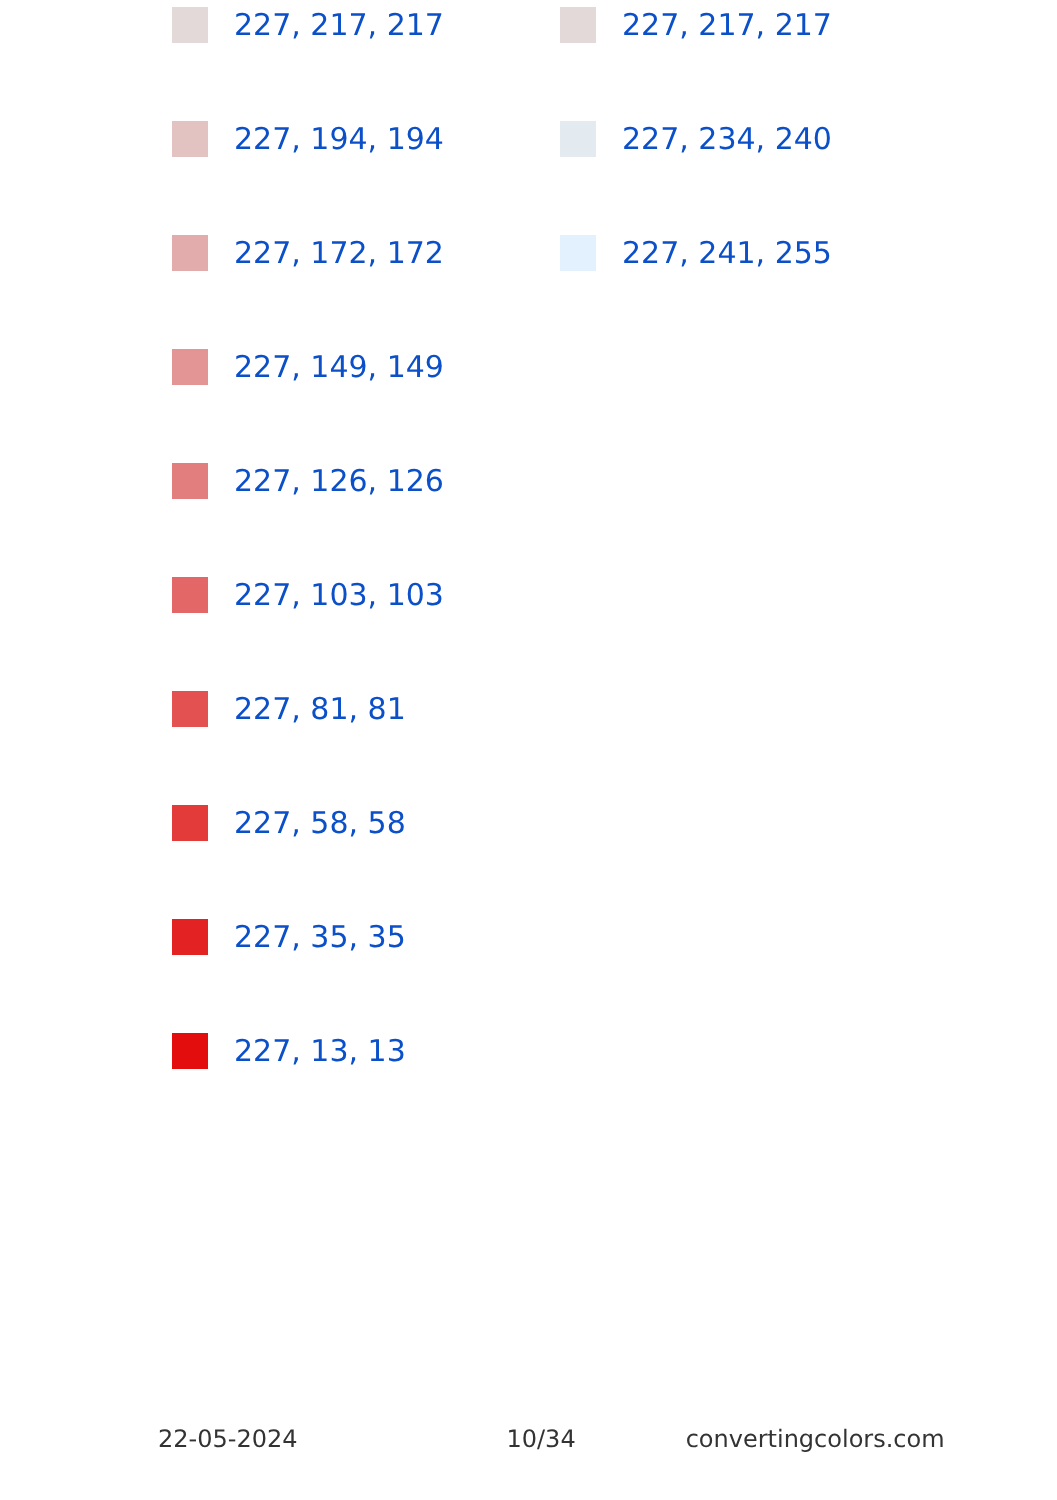227, 217, 217
227, 194, 194
227, 172, 172
227, 149, 149
227, 126, 126
227, 103, 103
227, 81, 81
227, 58, 58
227, 35, 35
227, 13, 13
227, 217, 217
227, 234, 240
227, 241, 255
22-05-2024 10/34 convertingcolors.com